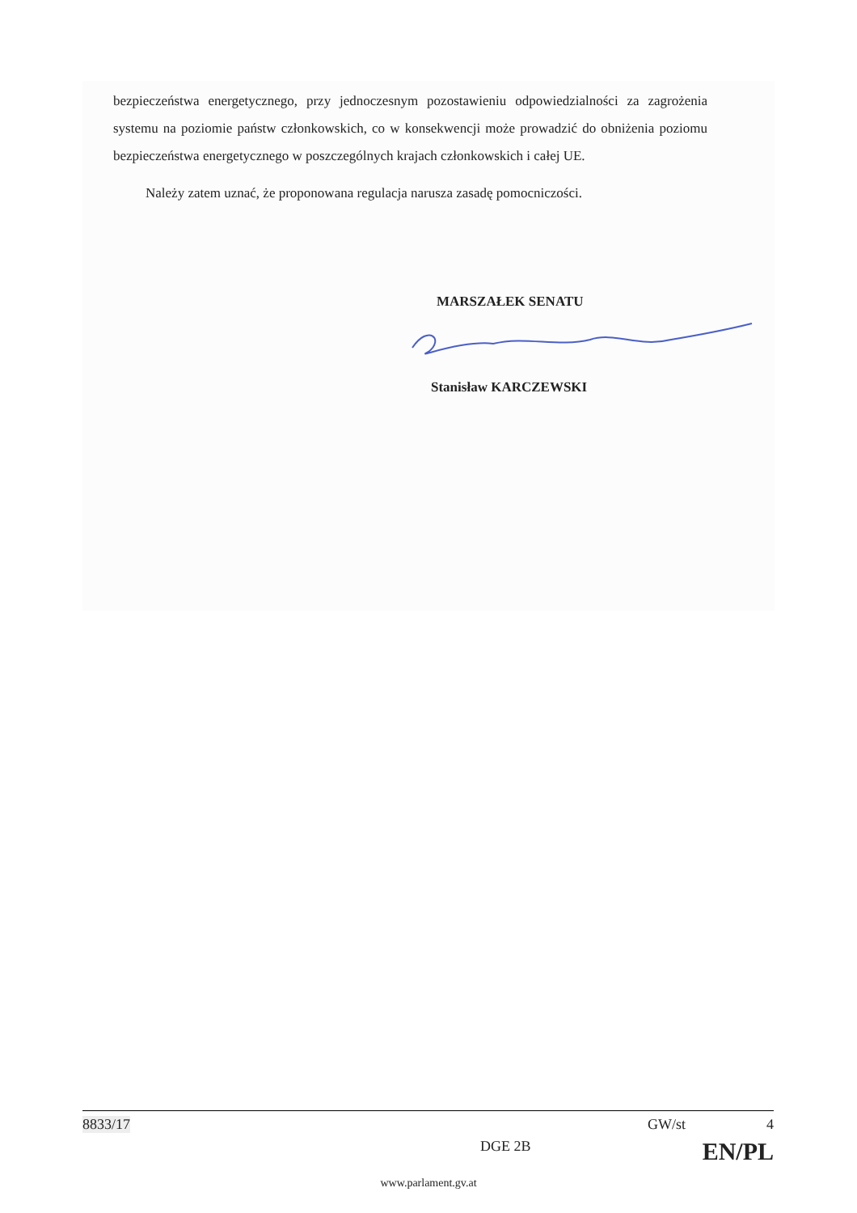bezpieczeństwa energetycznego, przy jednoczesnym pozostawieniu odpowiedzialności za zagrożenia systemu na poziomie państw członkowskich, co w konsekwencji może prowadzić do obniżenia poziomu bezpieczeństwa energetycznego w poszczególnych krajach członkowskich i całej UE.
Należy zatem uznać, że proponowana regulacja narusza zasadę pomocniczości.
MARSZAŁEK SENATU
Stanisław KARCZEWSKI
8833/17 GW/st 4
DGE 2B EN/PL
www.parlament.gv.at